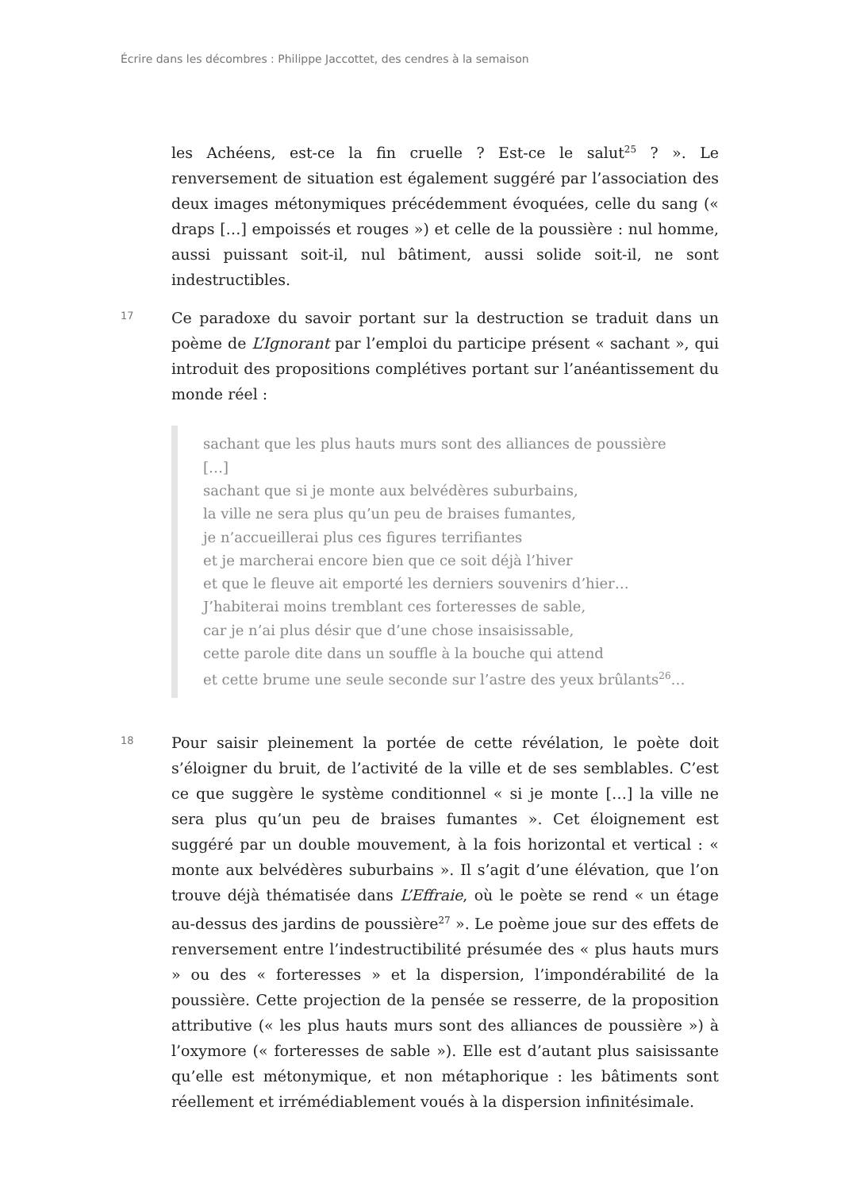Écrire dans les décombres : Philippe Jaccottet, des cendres à la semaison
les Achéens, est-ce la fin cruelle ? Est-ce le salut<sup>25</sup> ? ». Le renversement de situation est également suggéré par l’association des deux images métonymiques précédemment évoquées, celle du sang (« draps […] empoissés et rouges ») et celle de la poussière : nul homme, aussi puissant soit-il, nul bâtiment, aussi solide soit-il, ne sont indestructibles.
17
Ce paradoxe du savoir portant sur la destruction se traduit dans un poème de L’Ignorant par l’emploi du participe présent « sachant », qui introduit des propositions complétives portant sur l’anéantissement du monde réel :
sachant que les plus hauts murs sont des alliances de poussière
[…]
sachant que si je monte aux belvédères suburbains,
la ville ne sera plus qu’un peu de braises fumantes,
je n’accueillerai plus ces figures terrifiantes
et je marcherai encore bien que ce soit déjà l’hiver
et que le fleuve ait emporté les derniers souvenirs d’hier…
J’habiterai moins tremblant ces forteresses de sable,
car je n’ai plus désir que d’une chose insaisissable,
cette parole dite dans un souffle à la bouche qui attend
et cette brume une seule seconde sur l’astre des yeux brûlants<sup>26</sup>…
18
Pour saisir pleinement la portée de cette révélation, le poète doit s’éloigner du bruit, de l’activité de la ville et de ses semblables. C’est ce que suggère le système conditionnel « si je monte […] la ville ne sera plus qu’un peu de braises fumantes ». Cet éloignement est suggéré par un double mouvement, à la fois horizontal et vertical : « monte aux belvédères suburbains ». Il s’agit d’une élévation, que l’on trouve déjà thématisée dans L’Effraie, où le poète se rend « un étage au-dessus des jardins de poussière<sup>27</sup> ». Le poème joue sur des effets de renversement entre l’indestructibilité présumée des « plus hauts murs » ou des « forteresses » et la dispersion, l’impondérabilité de la poussière. Cette projection de la pensée se resserre, de la proposition attributive (« les plus hauts murs sont des alliances de poussière ») à l’oxymore (« forteresses de sable »). Elle est d’autant plus saisissante qu’elle est métonymique, et non métaphorique : les bâtiments sont réellement et irrémédiablement voués à la dispersion infinitésimale.